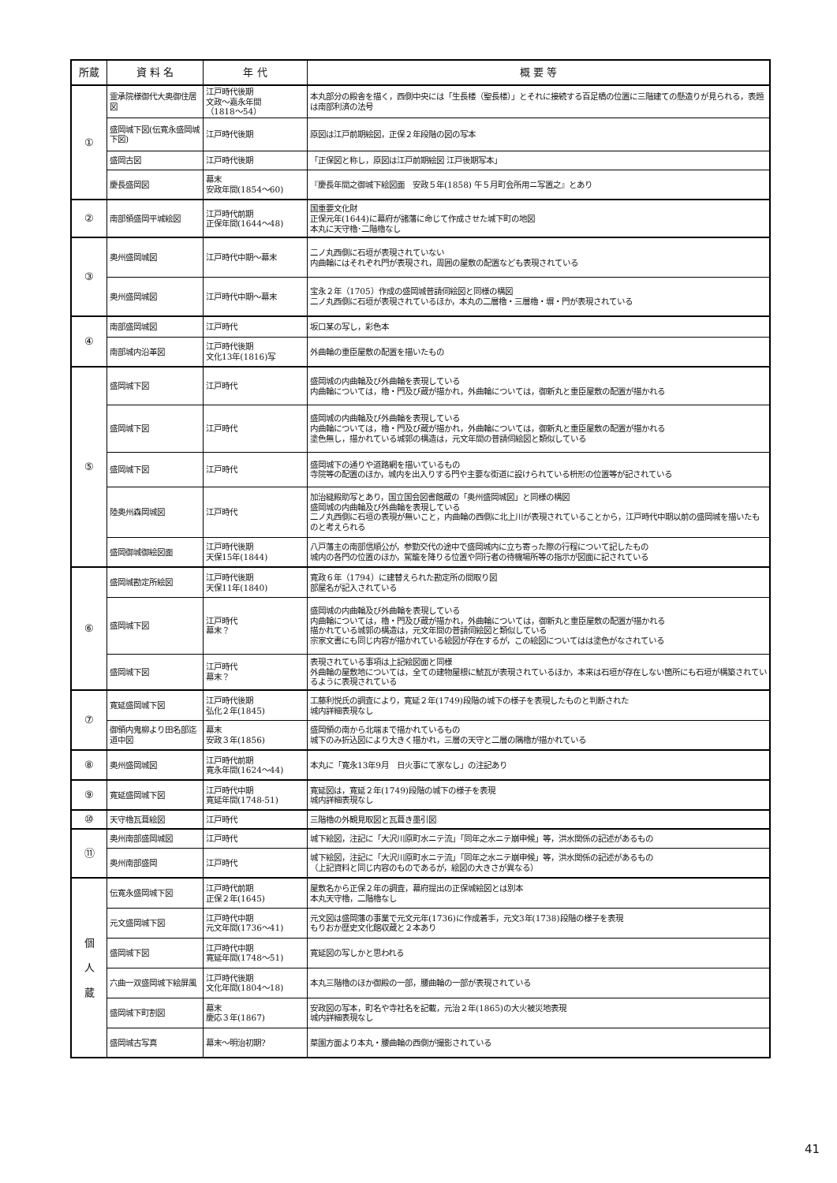| 所蔵 | 資 料 名 | 年 代 | 概 要 等 |
| --- | --- | --- | --- |
| ① | 霊承院様御代大奥御住居図 | 江戸時代後期 文政～嘉永年間 （1818～54） | 本丸部分の殿舎を描く，西側中央には「生長楼（聖長楼）」とそれに接続する百足橋の位置に三階建ての懸造りが見られる，表題は南部利済の法号 |
| | 盛岡城下図(伝寛永盛岡城下図) | 江戸時代後期 | 原図は江戸前期絵図，正保２年段階の図の写本 |
| | 盛岡古図 | 江戸時代後期 | 「正保図と称し，原図は江戸前期絵図 江戸後期写本」 |
| | 慶長盛岡図 | 幕末 安政年間(1854～60) | 『慶長年間之御城下絵図面 安政５年(1858) 午５月町会所用ニ写置之』とあり |
| ② | 南部領盛岡平城絵図 | 江戸時代前期 正保年間(1644～48) | 国重要文化財 正保元年(1644)に幕府が諸藩に命じて作成させた城下町の地図 本丸に天守櫓･二階櫓なし |
| ③ | 奥州盛岡城図 | 江戸時代中期～幕末 | 二ノ丸西側に石垣が表現されていない 内曲輪にはそれぞれ門が表現され，周囲の屋敷の配置なども表現されている |
| | 奥州盛岡城図 | 江戸時代中期～幕末 | 宝永２年（1705）作成の盛岡城普請伺絵図と同様の構図 二ノ丸西側に石垣が表現されているほか，本丸の二層櫓・三層櫓・塀・門が表現されている |
| ④ | 南部盛岡城図 | 江戸時代 | 坂口某の写し，彩色本 |
| | 南部城内沿革図 | 江戸時代後期 文化13年(1816)写 | 外曲輪の重臣屋敷の配置を描いたもの |
| ⑤ | 盛岡城下図 | 江戸時代 | 盛岡城の内曲輪及び外曲輪を表現している 内曲輪については，櫓・門及び蔵が描かれ，外曲輪については，御新丸と重臣屋敷の配置が描かれる |
| | 盛岡城下図 | 江戸時代 | 盛岡城の内曲輪及び外曲輪を表現している 内曲輪については，櫓・門及び蔵が描かれ，外曲輪については，御新丸と重臣屋敷の配置が描かれる 塗色無し，描かれている城郭の構造は，元文年間の普請伺絵図と類似している |
| | 盛岡城下図 | 江戸時代 | 盛岡城下の通りや道路網を描いているもの 寺院等の配置のほか，城内を出入りする門や主要な街道に設けられている枡形の位置等が記されている |
| | 陸奥州森岡城図 | 江戸時代 | 加治縫殿助写とあり，国立国会図書館蔵の「奥州盛岡城図」と同様の構図 盛岡城の内曲輪及び外曲輪を表現している 二ノ丸西側に石垣の表現が無いこと，内曲輪の西側に北上川が表現されていることから，江戸時代中期以前の盛岡城を描いたものと考えられる |
| | 盛岡御城御絵図面 | 江戸時代後期 天保15年(1844) | 八戸藩主の南部信順公が，参勤交代の途中で盛岡城内に立ち寄った際の行程について記したもの 城内の各門の位置のほか，駕籠を降りる位置や同行者の待機場所等の指示が図面に記されている |
| ⑥ | 盛岡城勘定所絵図 | 江戸時代後期 天保11年(1840) | 寛政６年（1794）に建替えられた勘定所の間取り図 部屋名が記入されている |
| | 盛岡城下図 | 江戸時代 幕末？ | 盛岡城の内曲輪及び外曲輪を表現している 内曲輪については，櫓・門及び蔵が描かれ，外曲輪については，御新丸と重臣屋敷の配置が描かれる 描かれている城郭の構造は，元文年間の普請伺絵図と類似している 宗家文書にも同じ内容が描かれている絵図が存在するが，この絵図についてはは塗色がなされている |
| | 盛岡城下図 | 江戸時代 幕末？ | 表現されている事項は上記絵図面と同様 外曲輪の屋敷地については，全ての建物屋根に鯱瓦が表現されているほか，本来は石垣が存在しない箇所にも石垣が構築されているように表現されている |
| ⑦ | 寛延盛岡城下図 | 江戸時代後期 弘化２年(1845) | 工藤利悦氏の調査により，寛延２年(1749)段階の城下の様子を表現したものと判断された 城内詳細表現なし |
| | 御領内鬼柳より田名部迄道中図 | 幕末 安政３年(1856) | 盛岡領の南から北端まで描かれているもの 城下のみ折込図により大きく描かれ，三層の天守と二層の隅櫓が描かれている |
| ⑧ | 奥州盛岡城図 | 江戸時代前期 寛永年間(1624～44) | 本丸に「寛永13年9月 日火事にて家なし」の注記あり |
| ⑨ | 寛延盛岡城下図 | 江戸時代中期 寛延年間(1748-51) | 寛延図は，寛延２年(1749)段階の城下の様子を表現 城内詳細表現なし |
| ⑩ | 天守櫓瓦葺絵図 | 江戸時代 | 三階櫓の外観見取図と瓦葺き墨引図 |
| ⑪ | 奥州南部盛岡城図 | 江戸時代 | 城下絵図，注記に「大沢川原町水ニテ流」「同年之水ニテ崩申候」等，洪水関係の記述があるもの |
| | 奥州南部盛岡 | 江戸時代 | 城下絵図，注記に「大沢川原町水ニテ流」「同年之水ニテ崩申候」等，洪水関係の記述があるもの （上記資料と同じ内容のものであるが，絵図の大きさが異なる） |
| 個 人 蔵 | 伝寛永盛岡城下図 | 江戸時代前期 正保２年(1645) | 屋敷名から正保２年の調査，幕府提出の正保城絵図とは別本 本丸天守櫓，二階櫓なし |
| | 元文盛岡城下図 | 江戸時代中期 元文年間(1736～41) | 元文図は盛岡藩の事業で元文元年(1736)に作成着手，元文3年(1738)段階の様子を表現 もりおか歴史文化館収蔵と２本あり |
| | 盛岡城下図 | 江戸時代中期 寛延年間(1748～51) | 寛延図の写しかと思われる |
| | 六曲一双盛岡城下絵屏風 | 江戸時代後期 文化年間(1804～18) | 本丸三階櫓のほか御殿の一部，腰曲輪の一部が表現されている |
| | 盛岡城下町割図 | 幕末 慶応３年(1867) | 安政図の写本，町名や寺社名を記載，元治２年(1865)の大火被災地表現 城内詳細表現なし |
| | 盛岡城古写真 | 幕末～明治初期? | 菜園方面より本丸・腰曲輪の西側が撮影されている |
41